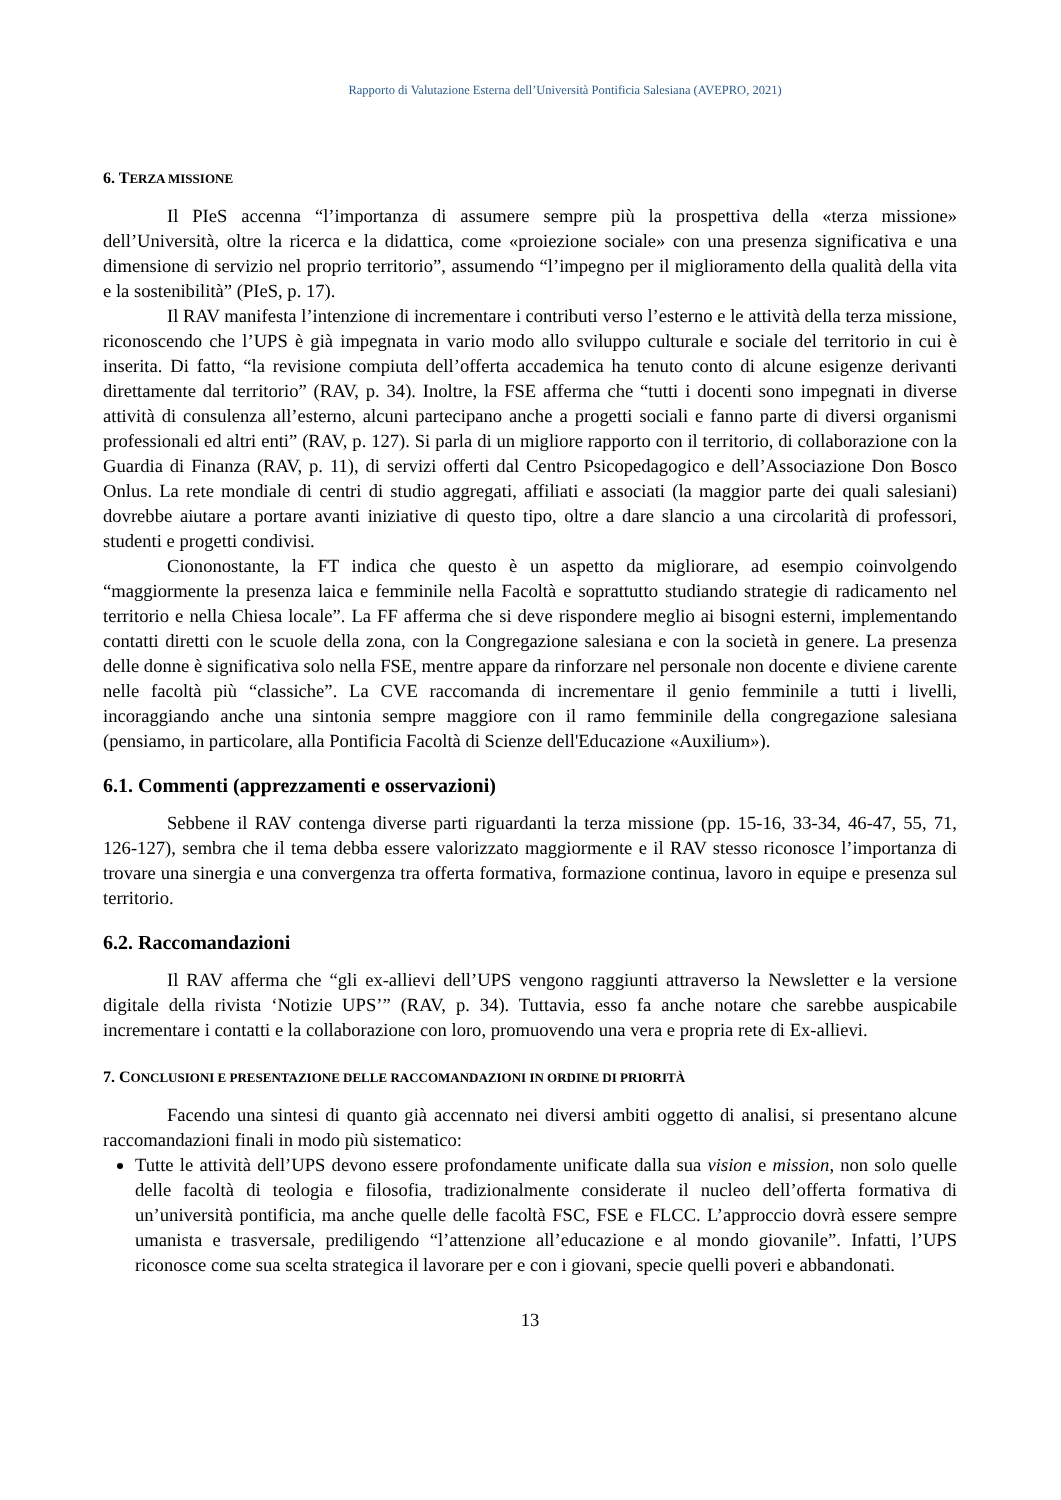Rapporto di Valutazione Esterna dell’Università Pontificia Salesiana (AVEPRO, 2021)
6. TERZA MISSIONE
Il PIeS accenna “l’importanza di assumere sempre più la prospettiva della «terza missione» dell’Università, oltre la ricerca e la didattica, come «proiezione sociale» con una presenza significativa e una dimensione di servizio nel proprio territorio”, assumendo “l’impegno per il miglioramento della qualità della vita e la sostenibilità” (PIeS, p. 17).
Il RAV manifesta l’intenzione di incrementare i contributi verso l’esterno e le attività della terza missione, riconoscendo che l’UPS è già impegnata in vario modo allo sviluppo culturale e sociale del territorio in cui è inserita. Di fatto, “la revisione compiuta dell’offerta accademica ha tenuto conto di alcune esigenze derivanti direttamente dal territorio” (RAV, p. 34). Inoltre, la FSE afferma che “tutti i docenti sono impegnati in diverse attività di consulenza all’esterno, alcuni partecipano anche a progetti sociali e fanno parte di diversi organismi professionali ed altri enti” (RAV, p. 127). Si parla di un migliore rapporto con il territorio, di collaborazione con la Guardia di Finanza (RAV, p. 11), di servizi offerti dal Centro Psicopedagogico e dell’Associazione Don Bosco Onlus. La rete mondiale di centri di studio aggregati, affiliati e associati (la maggior parte dei quali salesiani) dovrebbe aiutare a portare avanti iniziative di questo tipo, oltre a dare slancio a una circolarità di professori, studenti e progetti condivisi.
Ciononostante, la FT indica che questo è un aspetto da migliorare, ad esempio coinvolgendo “maggiormente la presenza laica e femminile nella Facoltà e soprattutto studiando strategie di radicamento nel territorio e nella Chiesa locale”. La FF afferma che si deve rispondere meglio ai bisogni esterni, implementando contatti diretti con le scuole della zona, con la Congregazione salesiana e con la società in genere. La presenza delle donne è significativa solo nella FSE, mentre appare da rinforzare nel personale non docente e diviene carente nelle facoltà più “classiche”. La CVE raccomanda di incrementare il genio femminile a tutti i livelli, incoraggiando anche una sintonia sempre maggiore con il ramo femminile della congregazione salesiana (pensiamo, in particolare, alla Pontificia Facoltà di Scienze dell'Educazione «Auxilium»).
6.1. Commenti (apprezzamenti e osservazioni)
Sebbene il RAV contenga diverse parti riguardanti la terza missione (pp. 15-16, 33-34, 46-47, 55, 71, 126-127), sembra che il tema debba essere valorizzato maggiormente e il RAV stesso riconosce l’importanza di trovare una sinergia e una convergenza tra offerta formativa, formazione continua, lavoro in equipe e presenza sul territorio.
6.2. Raccomandazioni
Il RAV afferma che “gli ex-allievi dell’UPS vengono raggiunti attraverso la Newsletter e la versione digitale della rivista ‘Notizie UPS’” (RAV, p. 34). Tuttavia, esso fa anche notare che sarebbe auspicabile incrementare i contatti e la collaborazione con loro, promuovendo una vera e propria rete di Ex-allievi.
7. CONCLUSIONI E PRESENTAZIONE DELLE RACCOMANDAZIONI IN ORDINE DI PRIORITÀ
Facendo una sintesi di quanto già accennato nei diversi ambiti oggetto di analisi, si presentano alcune raccomandazioni finali in modo più sistematico:
Tutte le attività dell’UPS devono essere profondamente unificate dalla sua vision e mission, non solo quelle delle facoltà di teologia e filosofia, tradizionalmente considerate il nucleo dell’offerta formativa di un’università pontificia, ma anche quelle delle facoltà FSC, FSE e FLCC. L’approccio dovrà essere sempre umanista e trasversale, prediligendo “l’attenzione all’educazione e al mondo giovanile”. Infatti, l’UPS riconosce come sua scelta strategica il lavorare per e con i giovani, specie quelli poveri e abbandonati.
13